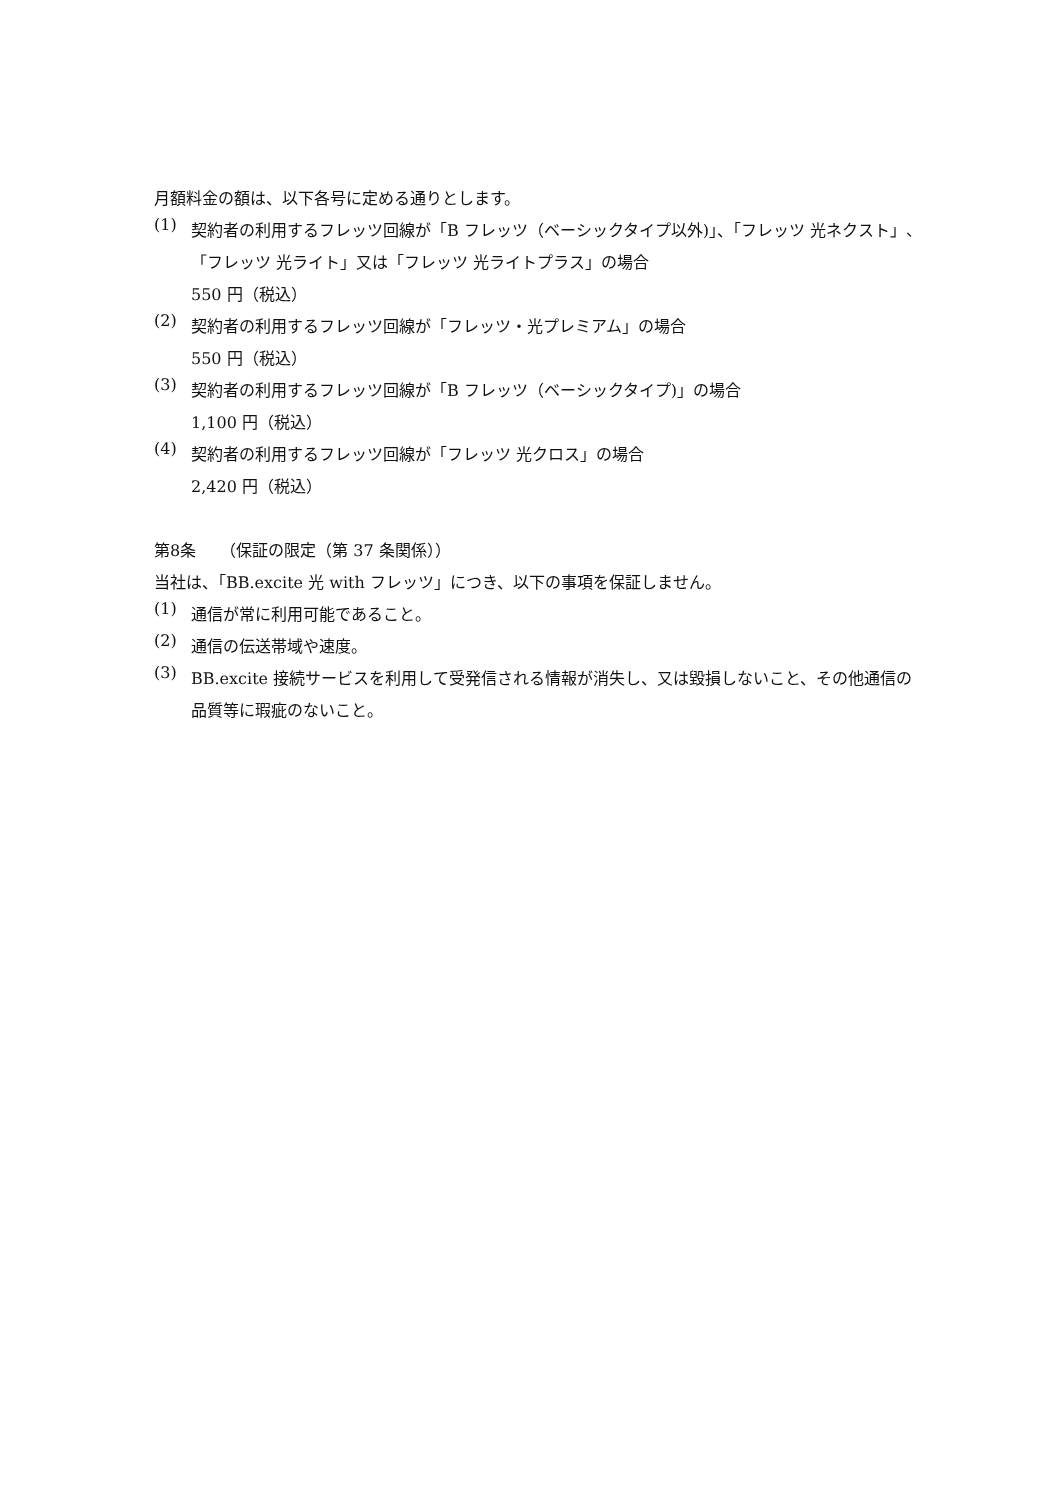月額料金の額は、以下各号に定める通りとします。
(1)
契約者の利用するフレッツ回線が「B フレッツ（ベーシックタイプ以外)」、「フレッツ 光ネクスト」、「フレッツ 光ライト」又は「フレッツ 光ライトプラス」の場合
550 円（税込）
(2)
契約者の利用するフレッツ回線が「フレッツ・光プレミアム」の場合
550 円（税込）
(3)
契約者の利用するフレッツ回線が「B フレッツ（ベーシックタイプ)」の場合
1,100 円（税込）
(4)
契約者の利用するフレッツ回線が「フレッツ 光クロス」の場合
2,420 円（税込）
第8条　　（保証の限定（第 37 条関係））
当社は、「BB.excite 光 with フレッツ」につき、以下の事項を保証しません。
(1)
通信が常に利用可能であること。
(2)
通信の伝送帯域や速度。
(3)
BB.excite 接続サービスを利用して受発信される情報が消失し、又は毀損しないこと、その他通信の品質等に瑕疵のないこと。